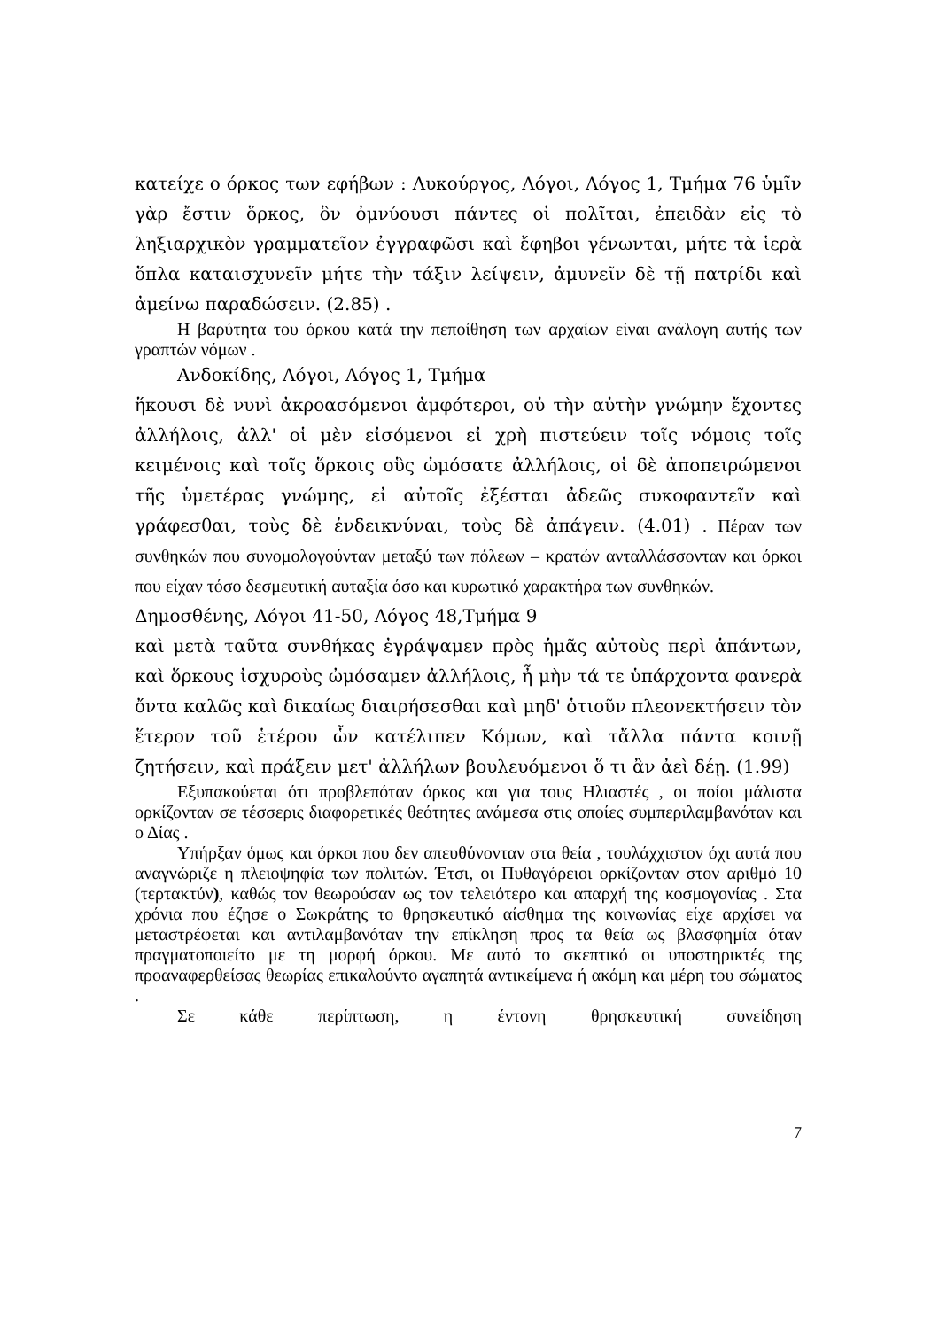κατείχε ο όρκος των εφήβων : Λυκούργος, Λόγοι, Λόγος 1, Τμήμα 76 ὑμῖν γὰρ ἔστιν ὅρκος, ὃν ὀμνύουσι πάντες οἱ πολῖται, ἐπειδὰν εἰς τὸ ληξιαρχικὸν γραμματεῖον ἐγγραφῶσι καὶ ἔφηβοι γένωνται, μήτε τὰ ἱερὰ ὅπλα καταισχυνεῖν μήτε τὴν τάξιν λείψειν, ἀμυνεῖν δὲ τῇ πατρίδι καὶ ἀμείνω παραδώσειν. (2.85) .
Η βαρύτητα του όρκου κατά την πεποίθηση των αρχαίων είναι ανάλογη αυτής των γραπτών νόμων .
Ανδοκίδης, Λόγοι, Λόγος 1, Τμήμα
ἥκουσι δὲ νυνὶ ἀκροασόμενοι ἀμφότεροι, οὐ τὴν αὐτὴν γνώμην ἔχοντες ἀλλήλοις, ἀλλ' οἱ μὲν εἰσόμενοι εἰ χρὴ πιστεύειν τοῖς νόμοις τοῖς κειμένοις καὶ τοῖς ὅρκοις οὓς ὠμόσατε ἀλλήλοις, οἱ δὲ ἀποπειρώμενοι τῆς ὑμετέρας γνώμης, εἰ αὐτοῖς ἐξέσται ἀδεῶς συκοφαντεῖν καὶ γράφεσθαι, τοὺς δὲ ἐνδεικνύναι, τοὺς δὲ ἀπάγειν. (4.01) . Πέραν των συνθηκών που συνομολογούνταν μεταξύ των πόλεων – κρατών ανταλλάσσονταν και όρκοι που είχαν τόσο δεσμευτική αυταξία όσο και κυρωτικό χαρακτήρα των συνθηκών.
Δημοσθένης, Λόγοι 41-50, Λόγος 48,Τμήμα 9
καὶ μετὰ ταῦτα συνθήκας ἐγράψαμεν πρὸς ἡμᾶς αὐτοὺς περὶ ἁπάντων, καὶ ὅρκους ἰσχυροὺς ὠμόσαμεν ἀλλήλοις, ἦ μὴν τά τε ὑπάρχοντα φανερὰ ὄντα καλῶς καὶ δικαίως διαιρήσεσθαι καὶ μηδ' ὁτιοῦν πλεονεκτήσειν τὸν ἕτερον τοῦ ἑτέρου ὧν κατέλιπεν Κόμων, καὶ τἄλλα πάντα κοινῇ ζητήσειν, καὶ πράξειν μετ' ἀλλήλων βουλευόμενοι ὅ τι ἂν ἀεὶ δέῃ. (1.99)
Εξυπακούεται ότι προβλεπόταν όρκος και για τους Ηλιαστές , οι ποίοι μάλιστα ορκίζονταν σε τέσσερις διαφορετικές θεότητες ανάμεσα στις οποίες συμπεριλαμβανόταν και ο Δίας .
Υπήρξαν όμως και όρκοι που δεν απευθύνονταν στα θεία , τουλάχχιστον όχι αυτά που αναγνώριζε η πλειοψηφία των πολιτών. Έτσι, οι Πυθαγόρειοι ορκίζονταν στον αριθμό 10 (τερτακτύν), καθώς τον θεωρούσαν ως τον τελειότερο και απαρχή της κοσμογονίας . Στα χρόνια που έζησε ο Σωκράτης το θρησκευτικό αίσθημα της κοινωνίας είχε αρχίσει να μεταστρέφεται και αντιλαμβανόταν την επίκληση προς τα θεία ως βλασφημία όταν πραγματοποιείτο με τη μορφή όρκου. Με αυτό το σκεπτικό οι υποστηρικτές της προαναφερθείσας θεωρίας επικαλούντο αγαπητά αντικείμενα ή ακόμη και μέρη του σώματος .
Σε κάθε περίπτωση, η έντονη θρησκευτική συνείδηση
7